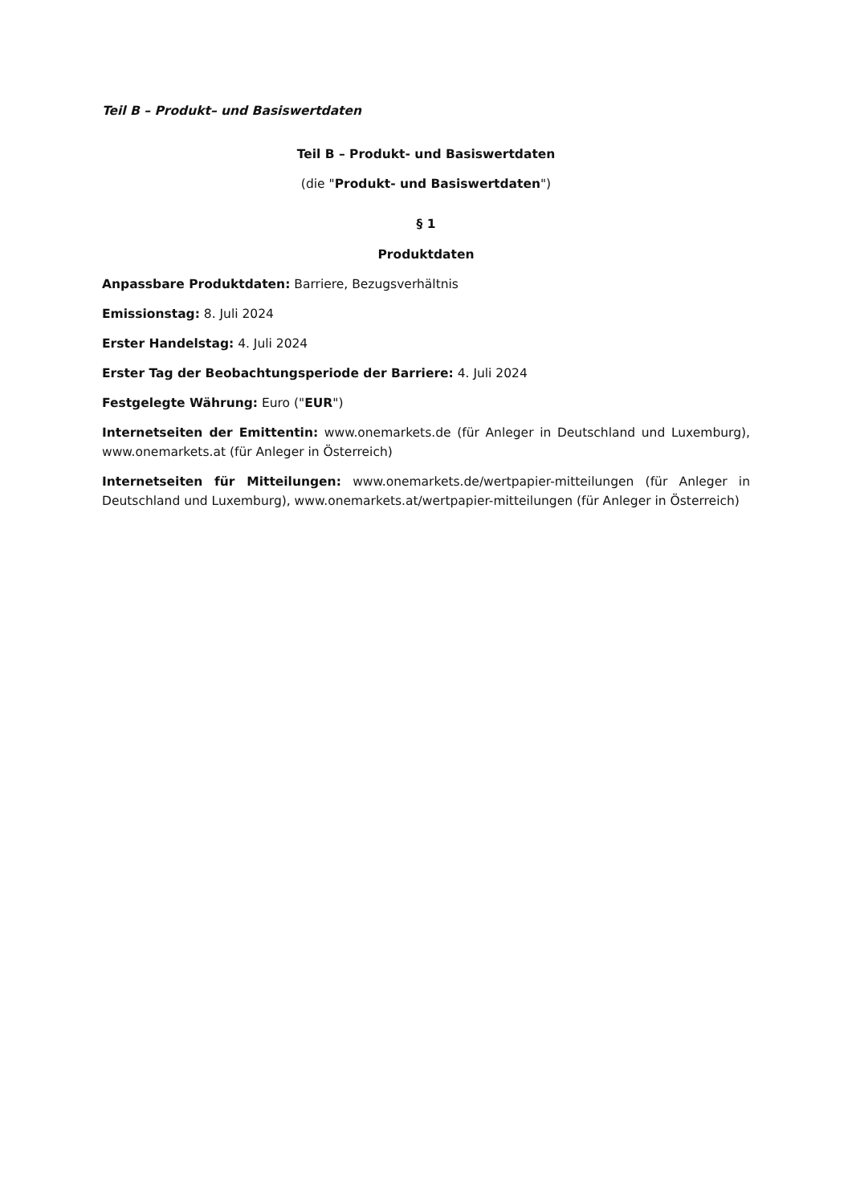Teil B – Produkt– und Basiswertdaten
Teil B – Produkt- und Basiswertdaten
(die "Produkt- und Basiswertdaten")
§ 1
Produktdaten
Anpassbare Produktdaten: Barriere, Bezugsverhältnis
Emissionstag: 8. Juli 2024
Erster Handelstag: 4. Juli 2024
Erster Tag der Beobachtungsperiode der Barriere: 4. Juli 2024
Festgelegte Währung: Euro ("EUR")
Internetseiten der Emittentin: www.onemarkets.de (für Anleger in Deutschland und Luxemburg), www.onemarkets.at (für Anleger in Österreich)
Internetseiten für Mitteilungen: www.onemarkets.de/wertpapier-mitteilungen (für Anleger in Deutschland und Luxemburg), www.onemarkets.at/wertpapier-mitteilungen (für Anleger in Österreich)